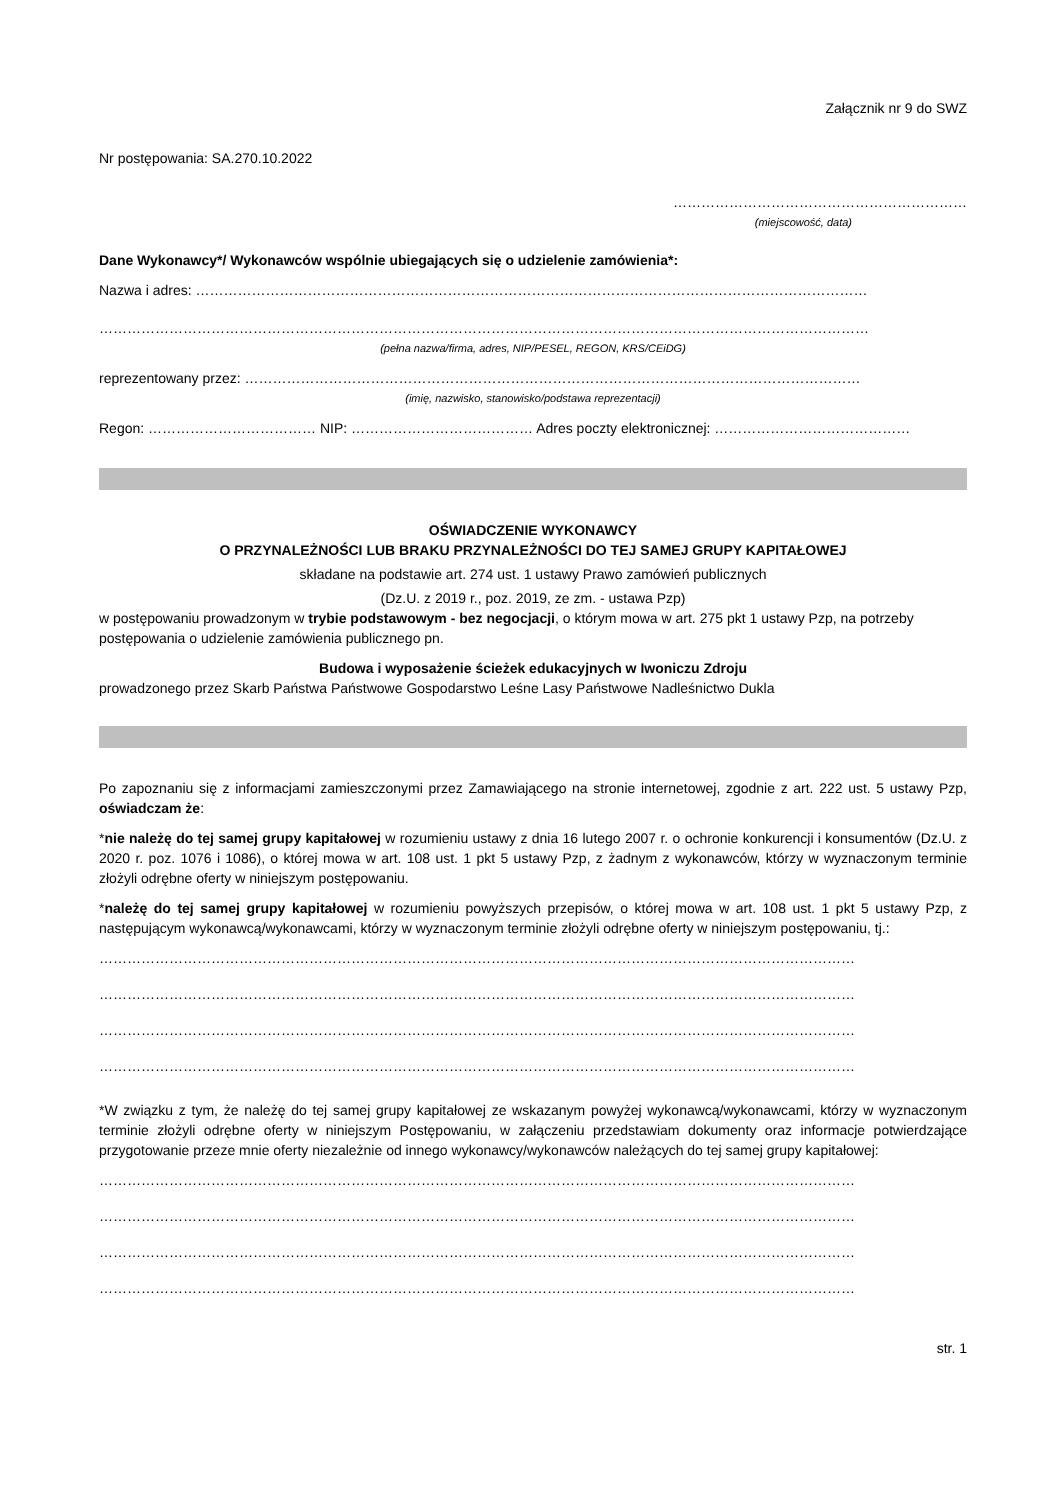Załącznik nr 9 do SWZ
Nr postępowania: SA.270.10.2022
………………………………………………………
(miejscowość, data)
Dane Wykonawcy*/ Wykonawców wspólnie ubiegających się o udzielenie zamówienia*:
Nazwa i adres: ………………………………………………………………………………………………………………………………
…………………………………………………………………………………………………………………………………………………
(pełna nazwa/firma, adres, NIP/PESEL, REGON, KRS/CEiDG)
reprezentowany przez: ……………………………………………………………………………………………………………………
(imię, nazwisko, stanowisko/podstawa reprezentacji)
Regon: ……………………………… NIP: ………………………………… Adres poczty elektronicznej: ……………………………………
OŚWIADCZENIE WYKONAWCY
O PRZYNALEŻNOŚCI LUB BRAKU PRZYNALEŻNOŚCI DO TEJ SAMEJ GRUPY KAPITAŁOWEJ
składane na podstawie art. 274 ust. 1 ustawy Prawo zamówień publicznych
(Dz.U. z 2019 r., poz. 2019, ze zm. - ustawa Pzp)
w postępowaniu prowadzonym w trybie podstawowym - bez negocjacji, o którym mowa w art. 275 pkt 1 ustawy Pzp, na potrzeby postępowania o udzielenie zamówienia publicznego pn.
Budowa i wyposażenie ścieżek edukacyjnych w Iwoniczu Zdroju
prowadzonego przez Skarb Państwa Państwowe Gospodarstwo Leśne Lasy Państwowe Nadleśnictwo Dukla
Po zapoznaniu się z informacjami zamieszczonymi przez Zamawiającego na stronie internetowej, zgodnie z art. 222 ust. 5 ustawy Pzp, oświadczam że:
*nie należę do tej samej grupy kapitałowej w rozumieniu ustawy z dnia 16 lutego 2007 r. o ochronie konkurencji i konsumentów (Dz.U. z 2020 r. poz. 1076 i 1086), o której mowa w art. 108 ust. 1 pkt 5 ustawy Pzp, z żadnym z wykonawców, którzy w wyznaczonym terminie złożyli odrębne oferty w niniejszym postępowaniu.
*należę do tej samej grupy kapitałowej w rozumieniu powyższych przepisów, o której mowa w art. 108 ust. 1 pkt 5 ustawy Pzp, z następującym wykonawcą/wykonawcami, którzy w wyznaczonym terminie złożyli odrębne oferty w niniejszym postępowaniu, tj.:
………………………………………………………………………………………………………………………………………………
………………………………………………………………………………………………………………………………………………
………………………………………………………………………………………………………………………………………………
………………………………………………………………………………………………………………………………………………
*W związku z tym, że należę do tej samej grupy kapitałowej ze wskazanym powyżej wykonawcą/wykonawcami, którzy w wyznaczonym terminie złożyli odrębne oferty w niniejszym Postępowaniu, w załączeniu przedstawiam dokumenty oraz informacje potwierdzające przygotowanie przeze mnie oferty niezależnie od innego wykonawcy/wykonawców należących do tej samej grupy kapitałowej:
………………………………………………………………………………………………………………………………………………
………………………………………………………………………………………………………………………………………………
………………………………………………………………………………………………………………………………………………
………………………………………………………………………………………………………………………………………………
str. 1